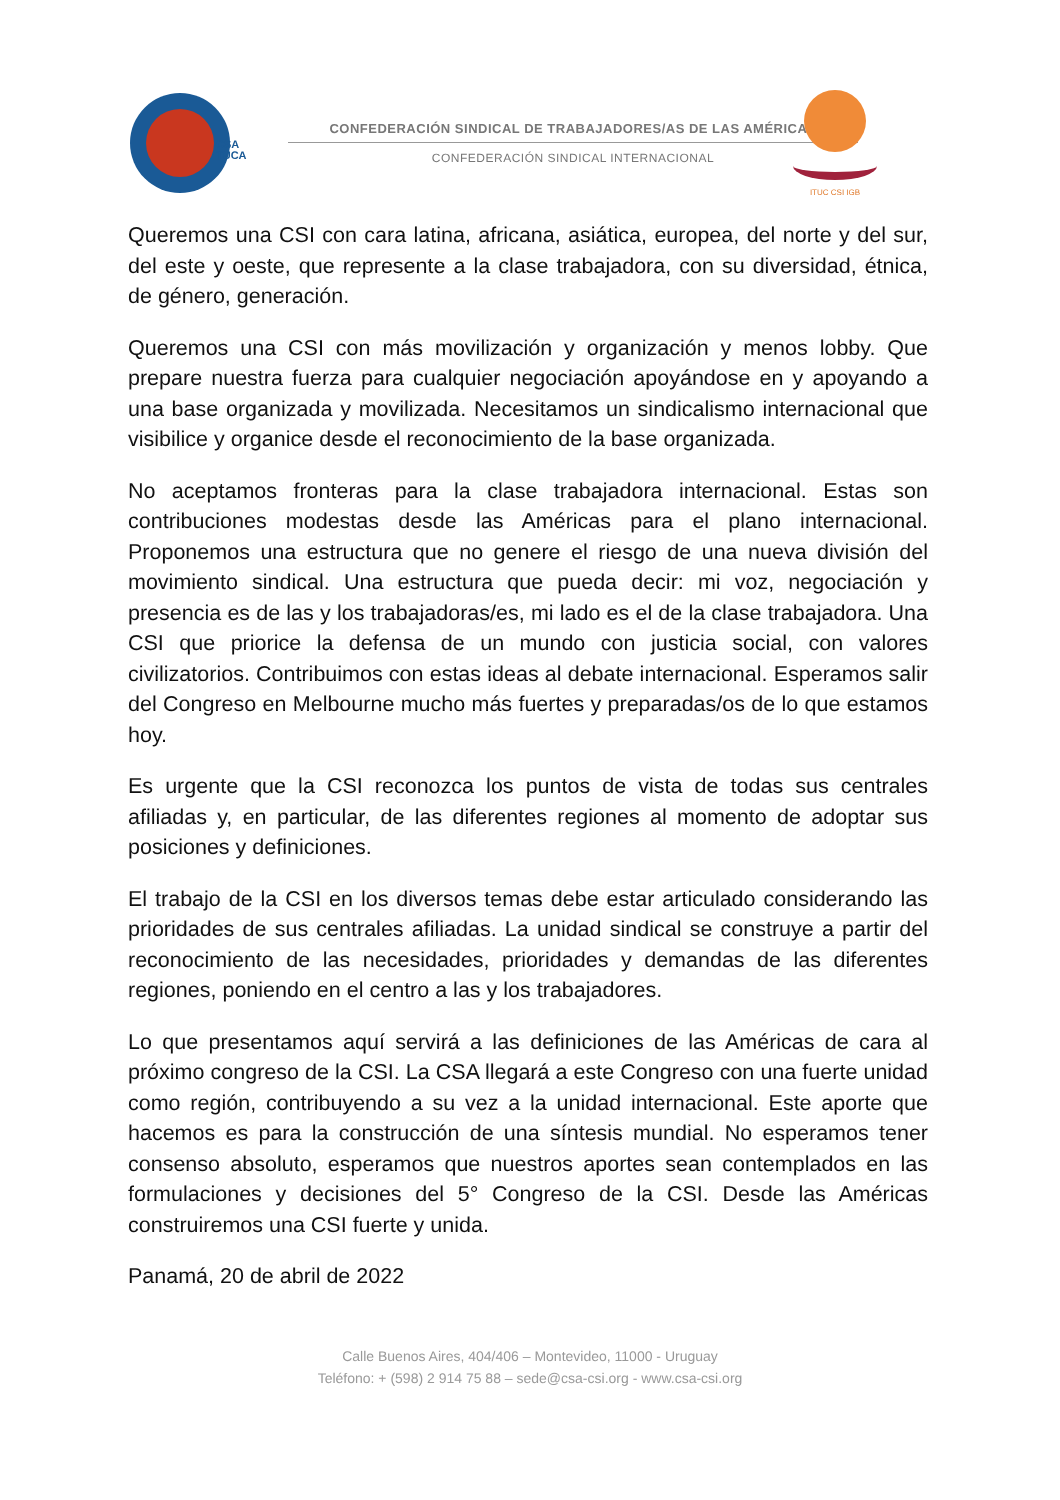CSA
TUCA
CONFEDERACIÓN SINDICAL DE TRABAJADORES/AS DE LAS AMÉRICAS
CONFEDERACIÓN SINDICAL INTERNACIONAL
ITUC CSI IGB
Queremos una CSI con cara latina, africana, asiática, europea, del norte y del sur, del este y oeste, que represente a la clase trabajadora, con su diversidad, étnica, de género, generación.
Queremos una CSI con más movilización y organización y menos lobby. Que prepare nuestra fuerza para cualquier negociación apoyándose en y apoyando a una base organizada y movilizada. Necesitamos un sindicalismo internacional que visibilice y organice desde el reconocimiento de la base organizada.
No aceptamos fronteras para la clase trabajadora internacional. Estas son contribuciones modestas desde las Américas para el plano internacional. Proponemos una estructura que no genere el riesgo de una nueva división del movimiento sindical. Una estructura que pueda decir: mi voz, negociación y presencia es de las y los trabajadoras/es, mi lado es el de la clase trabajadora. Una CSI que priorice la defensa de un mundo con justicia social, con valores civilizatorios. Contribuimos con estas ideas al debate internacional. Esperamos salir del Congreso en Melbourne mucho más fuertes y preparadas/os de lo que estamos hoy.
Es urgente que la CSI reconozca los puntos de vista de todas sus centrales afiliadas y, en particular, de las diferentes regiones al momento de adoptar sus posiciones y definiciones.
El trabajo de la CSI en los diversos temas debe estar articulado considerando las prioridades de sus centrales afiliadas. La unidad sindical se construye a partir del reconocimiento de las necesidades, prioridades y demandas de las diferentes regiones, poniendo en el centro a las y los trabajadores.
Lo que presentamos aquí servirá a las definiciones de las Américas de cara al próximo congreso de la CSI. La CSA llegará a este Congreso con una fuerte unidad como región, contribuyendo a su vez a la unidad internacional. Este aporte que hacemos es para la construcción de una síntesis mundial. No esperamos tener consenso absoluto, esperamos que nuestros aportes sean contemplados en las formulaciones y decisiones del 5° Congreso de la CSI. Desde las Américas construiremos una CSI fuerte y unida.
Panamá, 20 de abril de 2022
Calle Buenos Aires, 404/406 – Montevideo, 11000 - Uruguay
Teléfono: + (598) 2 914 75 88 – sede@csa-csi.org - www.csa-csi.org